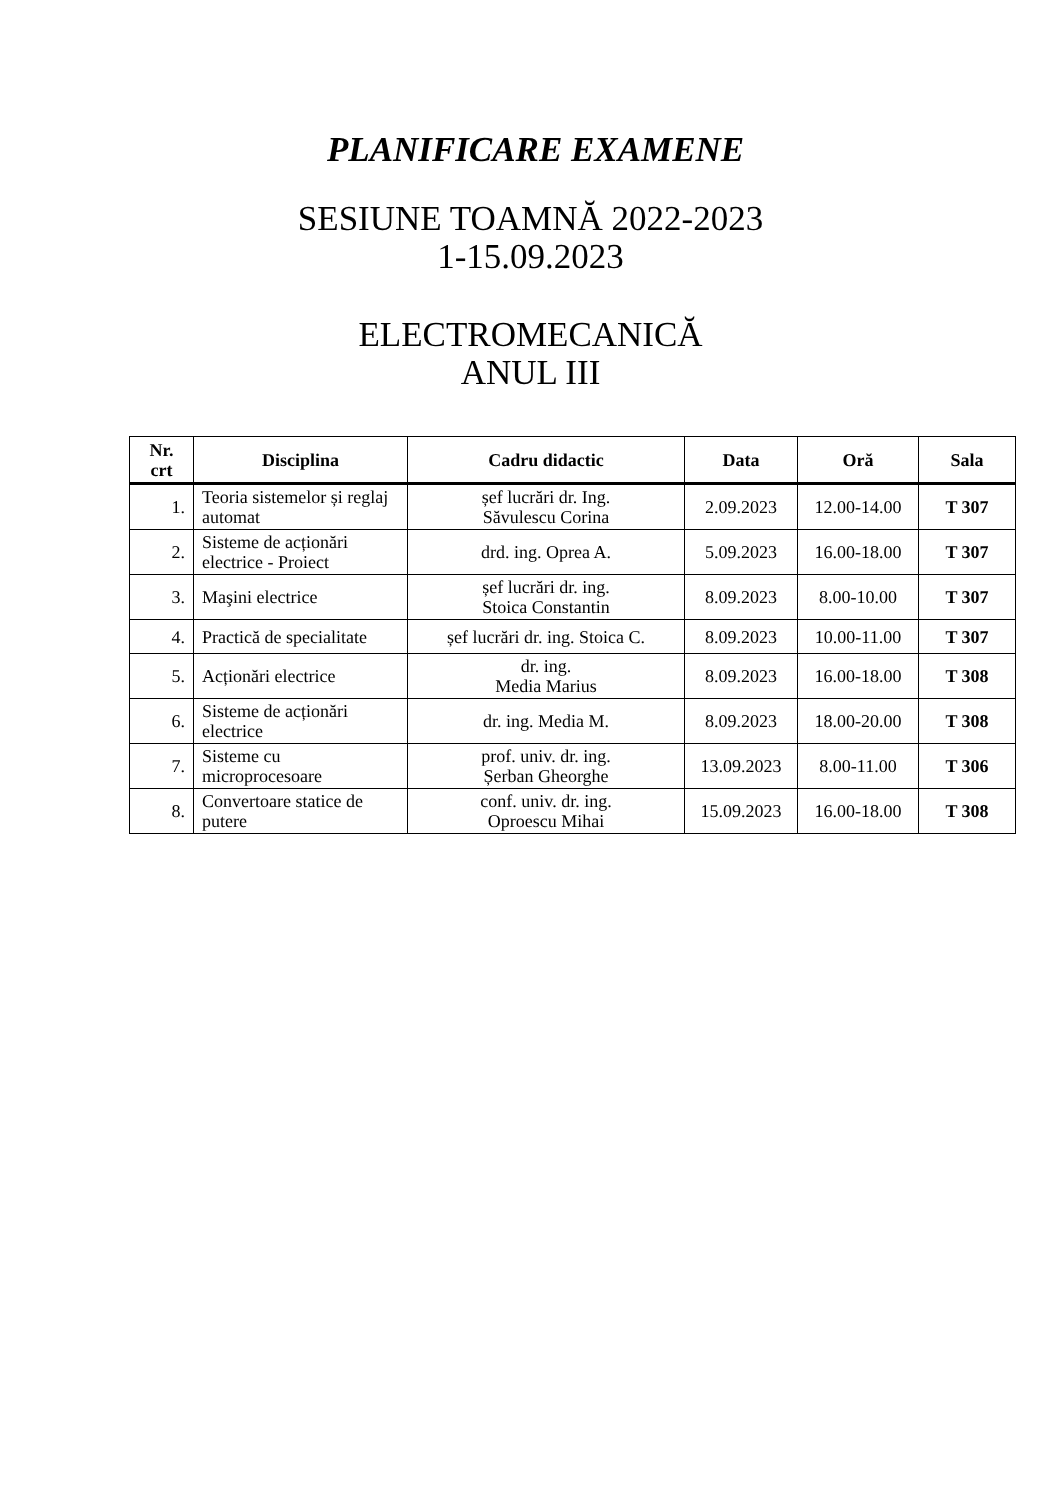PLANIFICARE EXAMENE
SESIUNE TOAMNĂ 2022-2023
1-15.09.2023
ELECTROMECANICĂ
ANUL III
| Nr. crt | Disciplina | Cadru didactic | Data | Oră | Sala |
| --- | --- | --- | --- | --- | --- |
| 1. | Teoria sistemelor și reglaj automat | șef lucrări dr. Ing. Săvulescu Corina | 2.09.2023 | 12.00-14.00 | T 307 |
| 2. | Sisteme de acționări electrice - Proiect | drd. ing. Oprea A. | 5.09.2023 | 16.00-18.00 | T 307 |
| 3. | Maşini electrice | șef lucrări dr. ing. Stoica Constantin | 8.09.2023 | 8.00-10.00 | T 307 |
| 4. | Practică de specialitate | șef lucrări dr. ing. Stoica C. | 8.09.2023 | 10.00-11.00 | T 307 |
| 5. | Acționări electrice | dr. ing. Media Marius | 8.09.2023 | 16.00-18.00 | T 308 |
| 6. | Sisteme de acționări electrice | dr. ing. Media M. | 8.09.2023 | 18.00-20.00 | T 308 |
| 7. | Sisteme cu microprocesoare | prof. univ. dr. ing. Șerban Gheorghe | 13.09.2023 | 8.00-11.00 | T 306 |
| 8. | Convertoare statice de putere | conf. univ. dr. ing. Oproescu Mihai | 15.09.2023 | 16.00-18.00 | T 308 |